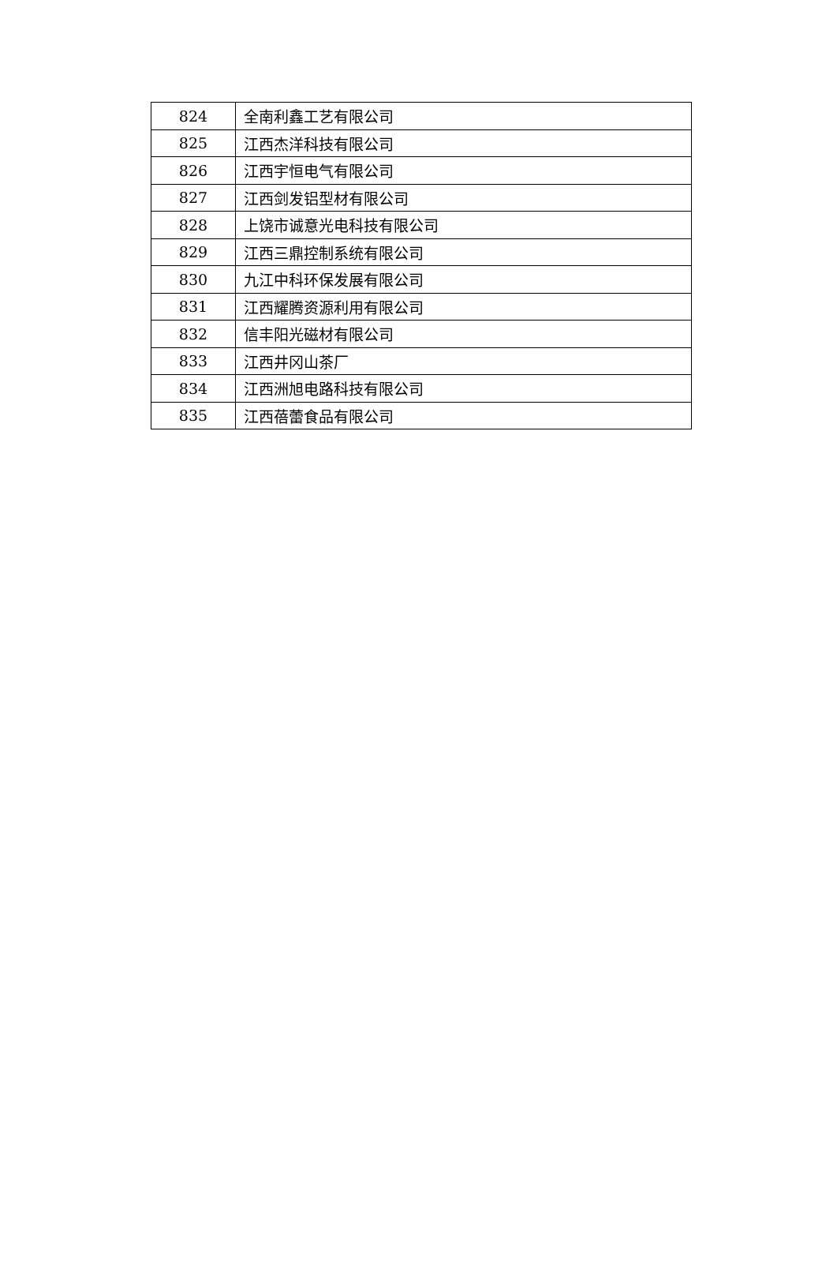| 824 | 全南利鑫工艺有限公司 |
| 825 | 江西杰洋科技有限公司 |
| 826 | 江西宇恒电气有限公司 |
| 827 | 江西剑发铝型材有限公司 |
| 828 | 上饶市诚意光电科技有限公司 |
| 829 | 江西三鼎控制系统有限公司 |
| 830 | 九江中科环保发展有限公司 |
| 831 | 江西耀腾资源利用有限公司 |
| 832 | 信丰阳光磁材有限公司 |
| 833 | 江西井冈山茶厂 |
| 834 | 江西洲旭电路科技有限公司 |
| 835 | 江西蓓蕾食品有限公司 |